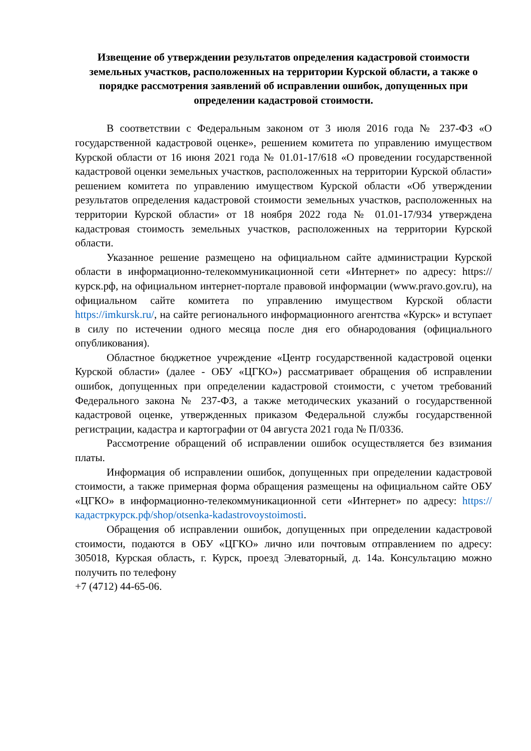Извещение об утверждении результатов определения кадастровой стоимости земельных участков, расположенных на территории Курской области, а также о порядке рассмотрения заявлений об исправлении ошибок, допущенных при определении кадастровой стоимости.
В соответствии с Федеральным законом от 3 июля 2016 года № 237-ФЗ «О государственной кадастровой оценке», решением комитета по управлению имуществом Курской области от 16 июня 2021 года № 01.01-17/618 «О проведении государственной кадастровой оценки земельных участков, расположенных на территории Курской области» решением комитета по управлению имуществом Курской области «Об утверждении результатов определения кадастровой стоимости земельных участков, расположенных на территории Курской области» от 18 ноября 2022 года № 01.01-17/934 утверждена кадастровая стоимость земельных участков, расположенных на территории Курской области.
Указанное решение размещено на официальном сайте администрации Курской области в информационно-телекоммуникационной сети «Интернет» по адресу: https://курск.рф, на официальном интернет-портале правовой информации (www.pravo.gov.ru), на официальном сайте комитета по управлению имуществом Курской области https://imkursk.ru/, на сайте регионального информационного агентства «Курск» и вступает в силу по истечении одного месяца после дня его обнародования (официального опубликования).
Областное бюджетное учреждение «Центр государственной кадастровой оценки Курской области» (далее - ОБУ «ЦГКО») рассматривает обращения об исправлении ошибок, допущенных при определении кадастровой стоимости, с учетом требований Федерального закона № 237-ФЗ, а также методических указаний о государственной кадастровой оценке, утвержденных приказом Федеральной службы государственной регистрации, кадастра и картографии от 04 августа 2021 года № П/0336.
Рассмотрение обращений об исправлении ошибок осуществляется без взимания платы.
Информация об исправлении ошибок, допущенных при определении кадастровой стоимости, а также примерная форма обращения размещены на официальном сайте ОБУ «ЦГКО» в информационно-телекоммуникационной сети «Интернет» по адресу: https://кадастркурск.рф/shop/otsenka-kadastrovoystoimosti.
Обращения об исправлении ошибок, допущенных при определении кадастровой стоимости, подаются в ОБУ «ЦГКО» лично или почтовым отправлением по адресу: 305018, Курская область, г. Курск, проезд Элеваторный, д. 14а. Консультацию можно получить по телефону
+7 (4712) 44-65-06.